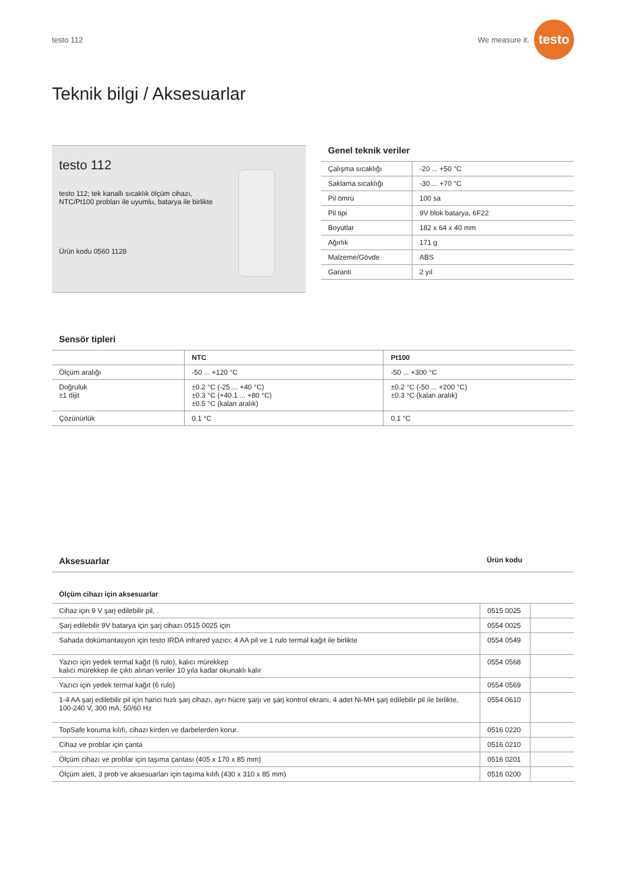testo 112 We measure it. testo
Teknik bilgi / Aksesuarlar
testo 112
testo 112; tek kanallı sıcaklık ölçüm cihazı,
NTC/Pt100 probları ile uyumlu, batarya ile birlikte
Ürün kodu 0560 1128
Genel teknik veriler
| Çalışma sıcaklığı | -20 ... +50 °C |
| Saklama sıcaklığı | -30 ... +70 °C |
| Pil ömrü | 100 sa |
| Pil tipi | 9V blok batarya, 6F22 |
| Boyutlar | 182 x 64 x 40 mm |
| Ağırlık | 171 g |
| Malzeme/Gövde | ABS |
| Garanti | 2 yıl |
Sensör tipleri
| | NTC | Pt100 |
| --- | --- | --- |
| Ölçüm aralığı | -50 ... +120 °C | -50 ... +300 °C |
| Doğruluk ±1 dijit | ±0.2 °C (-25 ... +40 °C) ±0.3 °C (+40.1 ... +80 °C) ±0.5 °C (kalan aralık) | ±0.2 °C (-50 ... +200 °C) ±0.3 °C (kalan aralık) |
| Çözünürlük | 0.1 °C | 0.1 °C |
Aksesuarlar
Ürün kodu
Ölçüm cihazı için aksesuarlar
| Cihaz için 9 V şarj edilebilir pil, . | 0515 0025 | |
| Şarj edilebilir 9V batarya için şarj cihazı 0515 0025 için | 0554 0025 | |
| Sahada dokümantasyon için testo IRDA infrared yazıcı; 4 AA pil ve 1 rulo termal kağıt ile birlikte | 0554 0549 | |
| Yazıcı için yedek termal kağıt (6 rulo), kalıcı mürekkep kalıcı mürekkep ile çıktı alınan veriler 10 yıla kadar okunaklı kalır | 0554 0568 | |
| Yazıcı için yedek termal kağıt (6 rulo) | 0554 0569 | |
| 1-4 AA şarj edilebilir pil için harici hızlı şarj cihazı, ayrı hücre şarjı ve şarj kontrol ekranı, 4 adet Ni-MH şarj edilebilir pil ile birlikte, 100-240 V, 300 mA, 50/60 Hz | 0554 0610 | |
| TopSafe koruma kılıfı, cihazı kirden ve darbelerden korur. | 0516 0220 | |
| Cihaz ve problar için çanta | 0516 0210 | |
| Ölçüm cihazı ve problar için taşıma çantası (405 x 170 x 85 mm) | 0516 0201 | |
| Ölçüm aleti, 3 prob ve aksesuarları için taşıma kılıfı (430 x 310 x 85 mm) | 0516 0200 | |